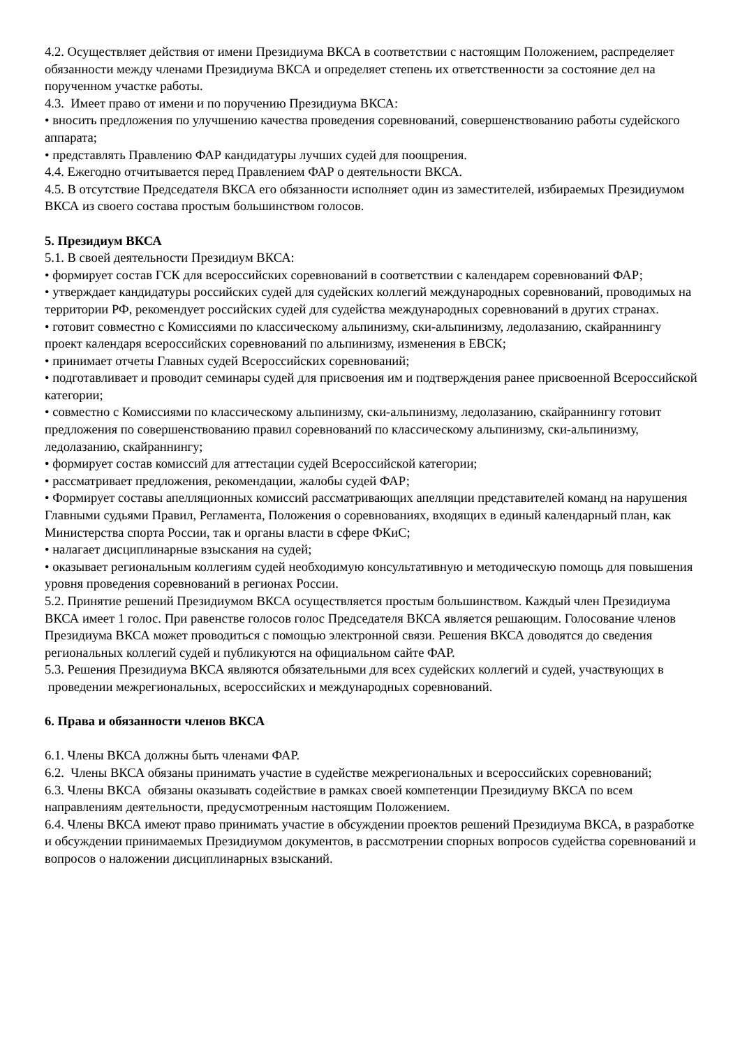4.2. Осуществляет действия от имени Президиума ВКСА в соответствии с настоящим Положением, распределяет обязанности между членами Президиума ВКСА и определяет степень их ответственности за состояние дел на порученном участке работы.
4.3. Имеет право от имени и по поручению Президиума ВКСА:
• вносить предложения по улучшению качества проведения соревнований, совершенствованию работы судейского аппарата;
• представлять Правлению ФАР кандидатуры лучших судей для поощрения.
4.4. Ежегодно отчитывается перед Правлением ФАР о деятельности ВКСА.
4.5. В отсутствие Председателя ВКСА его обязанности исполняет один из заместителей, избираемых Президиумом ВКСА из своего состава простым большинством голосов.
5. Президиум ВКСА
5.1. В своей деятельности Президиум ВКСА:
• формирует состав ГСК для всероссийских соревнований в соответствии с календарем соревнований ФАР;
• утверждает кандидатуры российских судей для судейских коллегий международных соревнований, проводимых на территории РФ, рекомендует российских судей для судейства международных соревнований в других странах.
• готовит совместно с Комиссиями по классическому альпинизму, ски-альпинизму, ледолазанию, скайраннингу проект календаря всероссийских соревнований по альпинизму, изменения в ЕВСК;
• принимает отчеты Главных судей Всероссийских соревнований;
• подготавливает и проводит семинары судей для присвоения им и подтверждения ранее присвоенной Всероссийской категории;
• совместно с Комиссиями по классическому альпинизму, ски-альпинизму, ледолазанию, скайраннингу готовит предложения по совершенствованию правил соревнований по классическому альпинизму, ски-альпинизму, ледолазанию, скайраннингу;
• формирует состав комиссий для аттестации судей Всероссийской категории;
• рассматривает предложения, рекомендации, жалобы судей ФАР;
• Формирует составы апелляционных комиссий рассматривающих апелляции представителей команд на нарушения Главными судьями Правил, Регламента, Положения о соревнованиях, входящих в единый календарный план, как Министерства спорта России, так и органы власти в сфере ФКиС;
• налагает дисциплинарные взыскания на судей;
• оказывает региональным коллегиям судей необходимую консультативную и методическую помощь для повышения уровня проведения соревнований в регионах России.
5.2. Принятие решений Президиумом ВКСА осуществляется простым большинством. Каждый член Президиума ВКСА имеет 1 голос. При равенстве голосов голос Председателя ВКСА является решающим. Голосование членов Президиума ВКСА может проводиться с помощью электронной связи. Решения ВКСА доводятся до сведения региональных коллегий судей и публикуются на официальном сайте ФАР.
5.3. Решения Президиума ВКСА являются обязательными для всех судейских коллегий и судей, участвующих в проведении межрегиональных, всероссийских и международных соревнований.
6. Права и обязанности членов ВКСА
6.1. Члены ВКСА должны быть членами ФАР.
6.2. Члены ВКСА обязаны принимать участие в судействе межрегиональных и всероссийских соревнований;
6.3. Члены ВКСА обязаны оказывать содействие в рамках своей компетенции Президиуму ВКСА по всем направлениям деятельности, предусмотренным настоящим Положением.
6.4. Члены ВКСА имеют право принимать участие в обсуждении проектов решений Президиума ВКСА, в разработке и обсуждении принимаемых Президиумом документов, в рассмотрении спорных вопросов судейства соревнований и вопросов о наложении дисциплинарных взысканий.